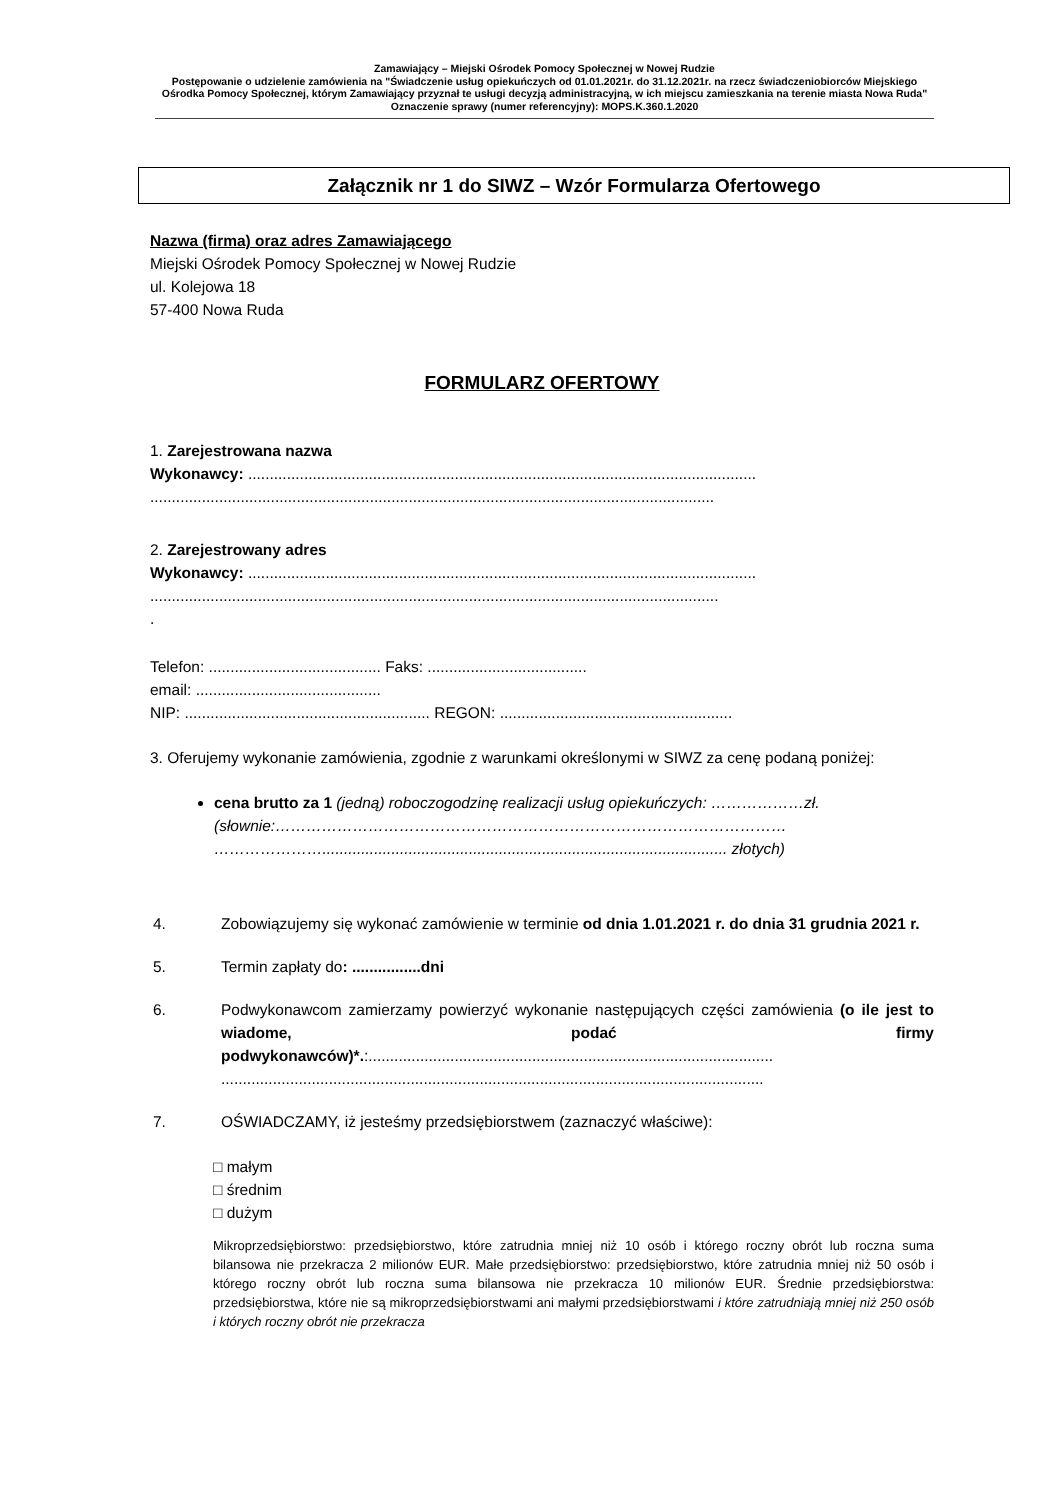Zamawiający – Miejski Ośrodek Pomocy Społecznej w Nowej Rudzie
Postępowanie o udzielenie zamówienia na "Świadczenie usług opiekuńczych od 01.01.2021r. do 31.12.2021r. na rzecz świadczeniobiorców Miejskiego Ośrodka Pomocy Społecznej, którym Zamawiający przyznał te usługi decyzją administracyjną, w ich miejscu zamieszkania na terenie miasta Nowa Ruda"
Oznaczenie sprawy (numer referencyjny): MOPS.K.360.1.2020
Załącznik nr 1 do SIWZ – Wzór Formularza Ofertowego
Nazwa (firma) oraz adres Zamawiającego
Miejski Ośrodek Pomocy Społecznej w Nowej Rudzie
ul. Kolejowa 18
57-400 Nowa Ruda
FORMULARZ OFERTOWY
1. Zarejestrowana nazwa
Wykonawcy: ......................................................................................................................
...................................................................................................................................
2. Zarejestrowany adres
Wykonawcy: ......................................................................................................................
....................................................................................................................................
.
Telefon: ........................................ Faks: .....................................
email: ...........................................
NIP: ......................................................... REGON: ......................................................
3. Oferujemy wykonanie zamówienia, zgodnie z warunkami określonymi w SIWZ za cenę podaną poniżej:
cena brutto za 1 (jedną) roboczogodzinę realizacji usług opiekuńczych: ………………zł. (słownie:……………………………………………………………………………………… ………………….............................................................................................. złotych)
4. Zobowiązujemy się wykonać zamówienie w terminie od dnia 1.01.2021 r. do dnia 31 grudnia 2021 r.
5. Termin zapłaty do: ................dni
6. Podwykonawcom zamierzamy powierzyć wykonanie następujących części zamówienia (o ile jest to wiadome, podać firmy podwykonawców)*.:.............................................................................................. ..............................................................................................................................
7. OŚWIADCZAMY, iż jesteśmy przedsiębiorstwem (zaznaczyć właściwe):
□ małym
□ średnim
□ dużym
Mikroprzedsiębiorstwo: przedsiębiorstwo, które zatrudnia mniej niż 10 osób i którego roczny obrót lub roczna suma bilansowa nie przekracza 2 milionów EUR. Małe przedsiębiorstwo: przedsiębiorstwo, które zatrudnia mniej niż 50 osób i którego roczny obrót lub roczna suma bilansowa nie przekracza 10 milionów EUR. Średnie przedsiębiorstwa: przedsiębiorstwa, które nie są mikroprzedsiębiorstwami ani małymi przedsiębiorstwami i które zatrudniają mniej niż 250 osób i których roczny obrót nie przekracza